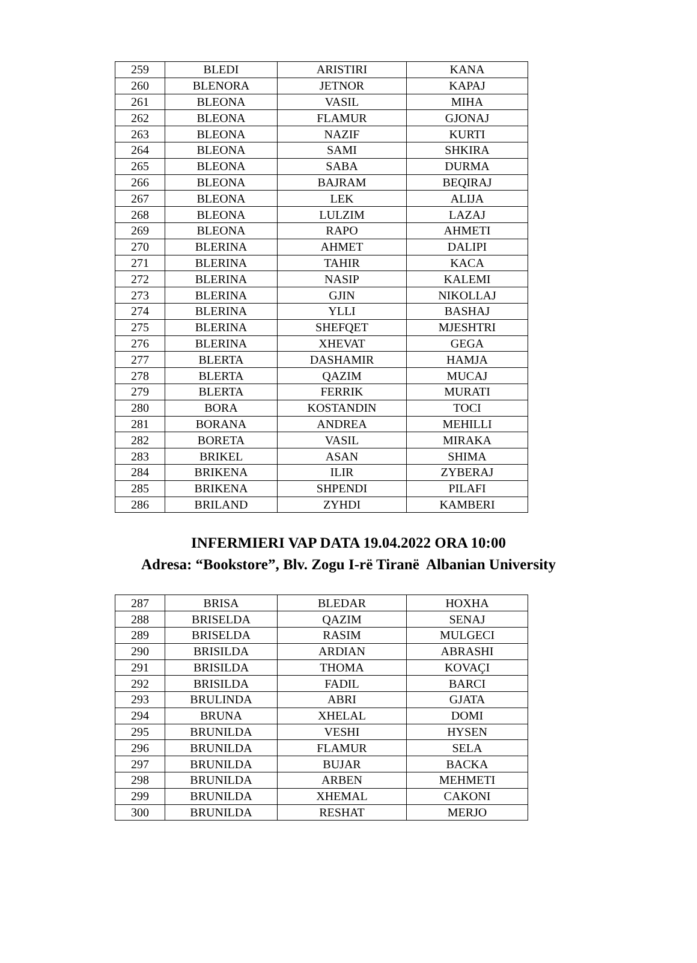| 259 | BLEDI | ARISTIRI | KANA |
| 260 | BLENORA | JETNOR | KAPAJ |
| 261 | BLEONA | VASIL | MIHA |
| 262 | BLEONA | FLAMUR | GJONAJ |
| 263 | BLEONA | NAZIF | KURTI |
| 264 | BLEONA | SAMI | SHKIRA |
| 265 | BLEONA | SABA | DURMA |
| 266 | BLEONA | BAJRAM | BEQIRAJ |
| 267 | BLEONA | LEK | ALIJA |
| 268 | BLEONA | LULZIM | LAZAJ |
| 269 | BLEONA | RAPO | AHMETI |
| 270 | BLERINA | AHMET | DALIPI |
| 271 | BLERINA | TAHIR | KACA |
| 272 | BLERINA | NASIP | KALEMI |
| 273 | BLERINA | GJIN | NIKOLLAJ |
| 274 | BLERINA | YLLI | BASHAJ |
| 275 | BLERINA | SHEFQET | MJESHTRI |
| 276 | BLERINA | XHEVAT | GEGA |
| 277 | BLERTA | DASHAMIR | HAMJA |
| 278 | BLERTA | QAZIM | MUCAJ |
| 279 | BLERTA | FERRIK | MURATI |
| 280 | BORA | KOSTANDIN | TOCI |
| 281 | BORANA | ANDREA | MEHILLI |
| 282 | BORETA | VASIL | MIRAKA |
| 283 | BRIKEL | ASAN | SHIMA |
| 284 | BRIKENA | ILIR | ZYBERAJ |
| 285 | BRIKENA | SHPENDI | PILAFI |
| 286 | BRILAND | ZYHDI | KAMBERI |
INFERMIERI VAP DATA 19.04.2022 ORA 10:00
Adresa: “Bookstore”, Blv. Zogu I-rë Tiranë Albanian University
| 287 | BRISA | BLEDAR | HOXHA |
| 288 | BRISELDA | QAZIM | SENAJ |
| 289 | BRISELDA | RASIM | MULGECI |
| 290 | BRISILDA | ARDIAN | ABRASHI |
| 291 | BRISILDA | THOMA | KOVAÇI |
| 292 | BRISILDA | FADIL | BARCI |
| 293 | BRULINDA | ABRI | GJATA |
| 294 | BRUNA | XHELAL | DOMI |
| 295 | BRUNILDA | VESHI | HYSEN |
| 296 | BRUNILDA | FLAMUR | SELA |
| 297 | BRUNILDA | BUJAR | BACKA |
| 298 | BRUNILDA | ARBEN | MEHMETI |
| 299 | BRUNILDA | XHEMAL | CAKONI |
| 300 | BRUNILDA | RESHAT | MERJO |